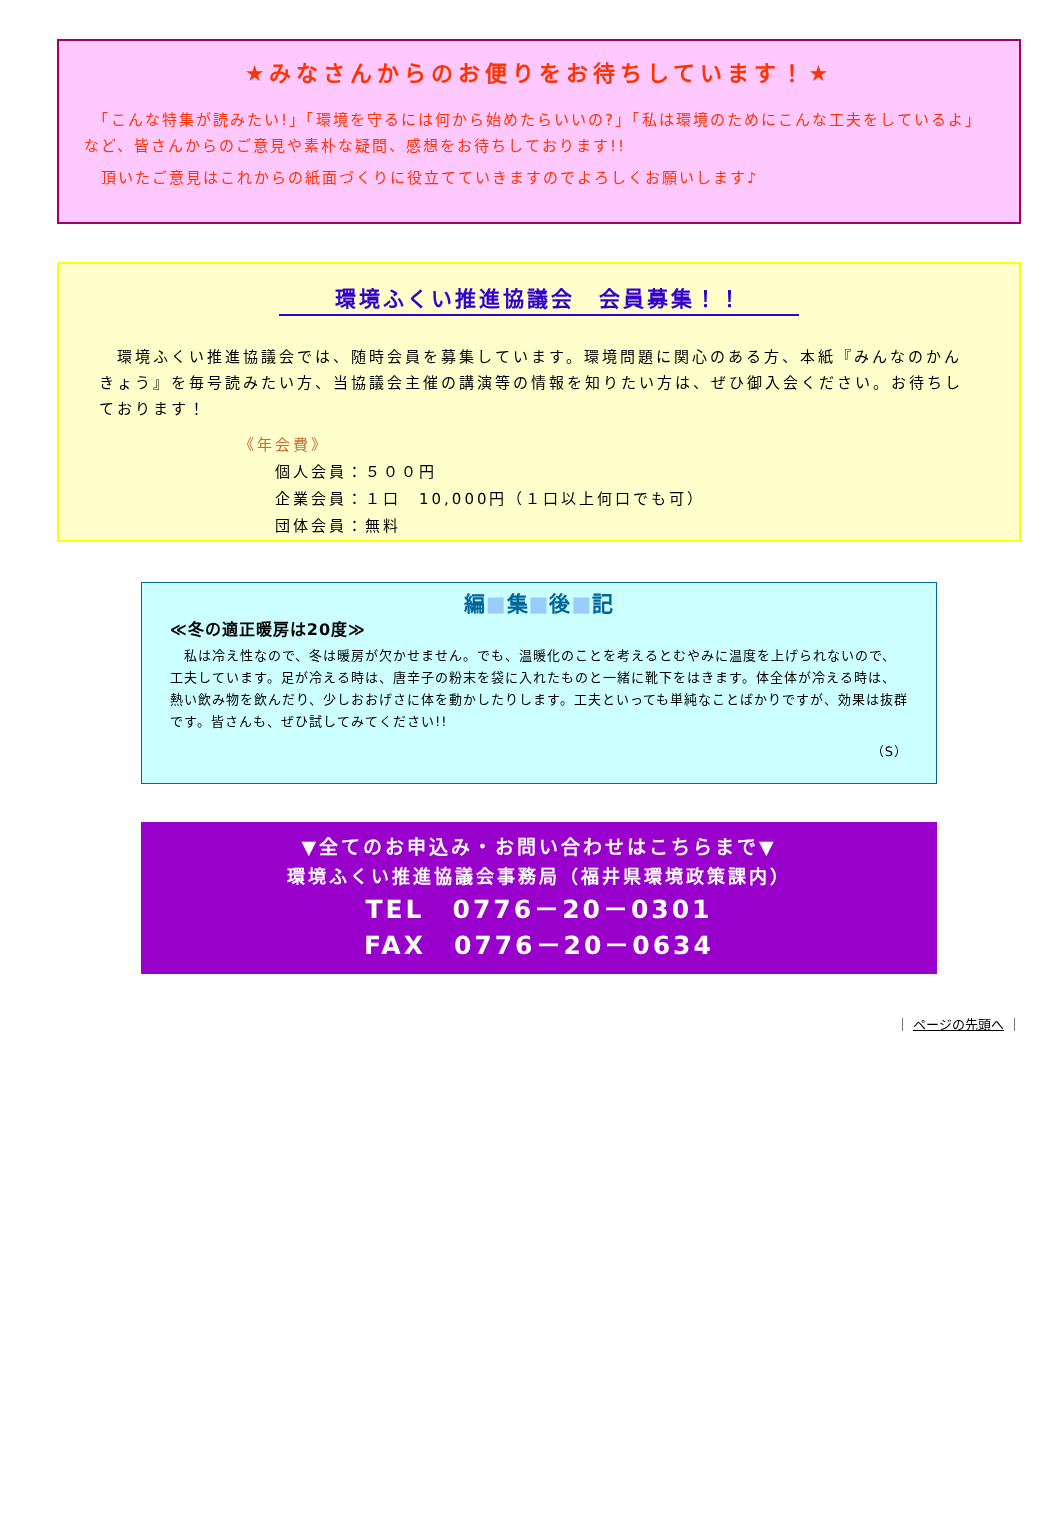★みなさんからのお便りをお待ちしています！★
　「こんな特集が読みたい!」「環境を守るには何から始めたらいいの?」「私は環境のためにこんな工夫をしているよ」など、皆さんからのご意見や素朴な疑問、感想をお待ちしております!!
　頂いたご意見はこれからの紙面づくりに役立てていきますのでよろしくお願いします♪
環境ふくい推進協議会　会員募集！！
　環境ふくい推進協議会では、随時会員を募集しています。環境問題に関心のある方、本紙『みんなのかんきょう』を毎号読みたい方、当協議会主催の講演等の情報を知りたい方は、ぜひ御入会ください。お待ちしております！
《年会費》
　　個人会員：５００円
　　企業会員：１口　10,000円（１口以上何口でも可）
　　団体会員：無料
編■集■後■記
≪冬の適正暖房は20度≫
　私は冷え性なので、冬は暖房が欠かせません。でも、温暖化のことを考えるとむやみに温度を上げられないので、工夫しています。足が冷える時は、唐辛子の粉末を袋に入れたものと一緒に靴下をはきます。体全体が冷える時は、熱い飲み物を飲んだり、少しおおげさに体を動かしたりします。工夫といっても単純なことばかりですが、効果は抜群です。皆さんも、ぜひ試してみてください!!
（S）
▼全てのお申込み・お問い合わせはこちらまで▼
環境ふくい推進協議会事務局（福井県環境政策課内）
TEL　0776－20－0301
FAX　0776－20－0634
｜ ページの先頭へ ｜